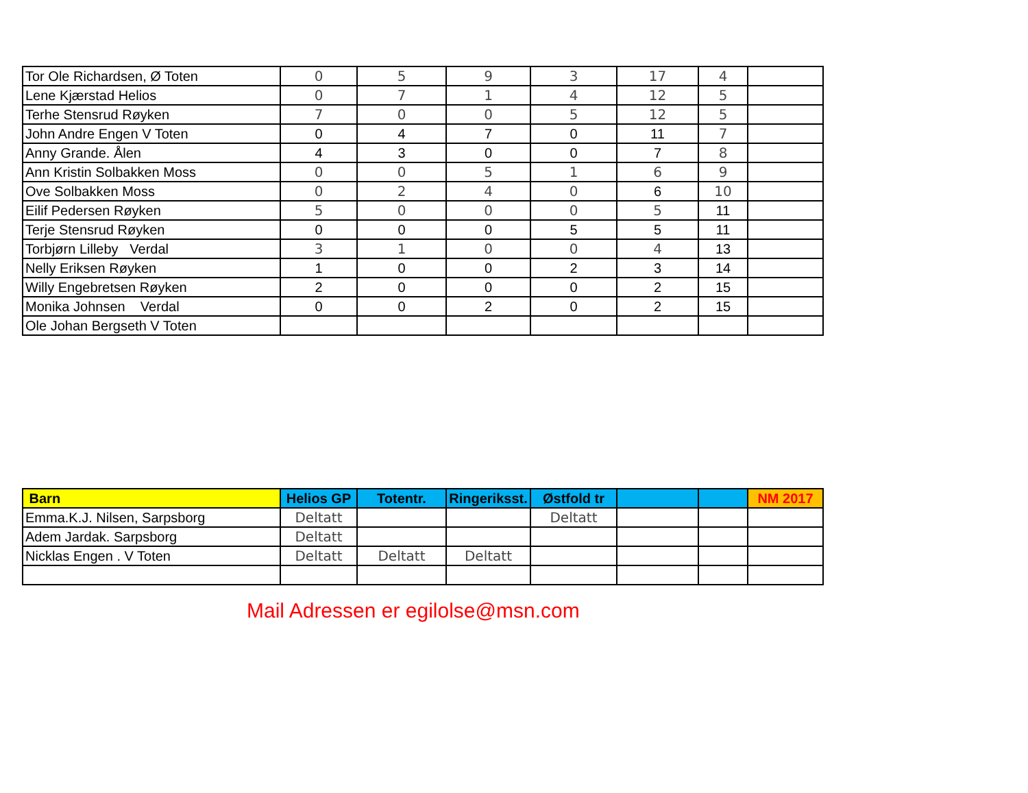| Tor Ole Richardsen, Ø Toten | 0 | 5 | 9 | 3 | 17 | 4 | |
| Lene Kjærstad Helios | 0 | 7 | 1 | 4 | 12 | 5 | |
| Terhe Stensrud Røyken | 7 | 0 | 0 | 5 | 12 | 5 | |
| John Andre Engen V Toten | 0 | 4 | 7 | 0 | 11 | 7 | |
| Anny Grande. Ålen | 4 | 3 | 0 | 0 | 7 | 8 | |
| Ann Kristin Solbakken Moss | 0 | 0 | 5 | 1 | 6 | 9 | |
| Ove Solbakken Moss | 0 | 2 | 4 | 0 | 6 | 10 | |
| Eilif Pedersen Røyken | 5 | 0 | 0 | 0 | 5 | 11 | |
| Terje Stensrud Røyken | 0 | 0 | 0 | 5 | 5 | 11 | |
| Torbjørn Lilleby Verdal | 3 | 1 | 0 | 0 | 4 | 13 | |
| Nelly Eriksen Røyken | 1 | 0 | 0 | 2 | 3 | 14 | |
| Willy Engebretsen Røyken | 2 | 0 | 0 | 0 | 2 | 15 | |
| Monika Johnsen Verdal | 0 | 0 | 2 | 0 | 2 | 15 | |
| Ole Johan Bergseth V Toten | | | | | | | |
| Barn | Helios GP | Totentr. | Ringeriksst. | Østfold tr | | | NM 2017 |
| Emma.K.J. Nilsen, Sarpsborg | Deltatt | | | Deltatt | | | |
| Adem Jardak. Sarpsborg | Deltatt | | | | | | |
| Nicklas Engen . V Toten | Deltatt | Deltatt | Deltatt | | | | |
Mail Adressen er egilolse@msn.com